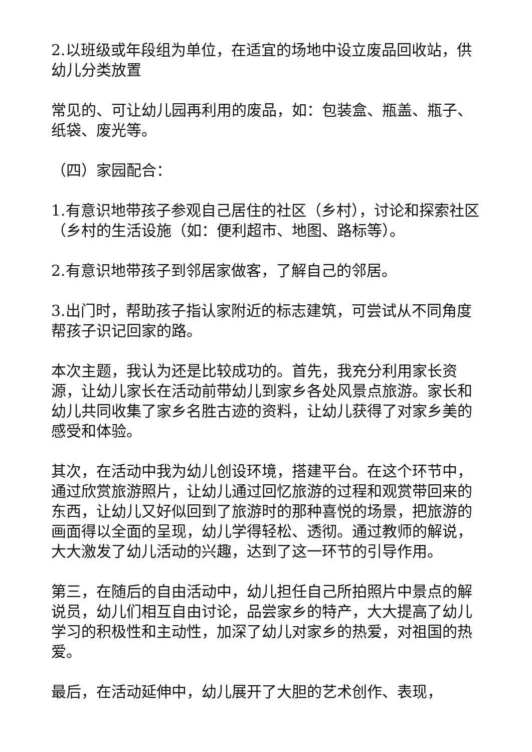2.以班级或年段组为单位，在适宜的场地中设立废品回收站，供幼儿分类放置
常见的、可让幼儿园再利用的废品，如：包装盒、瓶盖、瓶子、纸袋、废光等。
（四）家园配合：
1.有意识地带孩子参观自己居住的社区（乡村），讨论和探索社区（乡村的生活设施（如：便利超市、地图、路标等）。
2.有意识地带孩子到邻居家做客，了解自己的邻居。
3.出门时，帮助孩子指认家附近的标志建筑，可尝试从不同角度帮孩子识记回家的路。
本次主题，我认为还是比较成功的。首先，我充分利用家长资源，让幼儿家长在活动前带幼儿到家乡各处风景点旅游。家长和幼儿共同收集了家乡名胜古迹的资料，让幼儿获得了对家乡美的感受和体验。
其次，在活动中我为幼儿创设环境，搭建平台。在这个环节中，通过欣赏旅游照片，让幼儿通过回忆旅游的过程和观赏带回来的东西，让幼儿又好似回到了旅游时的那种喜悦的场景，把旅游的画面得以全面的呈现，幼儿学得轻松、透彻。通过教师的解说，大大激发了幼儿活动的兴趣，达到了这一环节的引导作用。
第三，在随后的自由活动中，幼儿担任自己所拍照片中景点的解说员，幼儿们相互自由讨论，品尝家乡的特产，大大提高了幼儿学习的积极性和主动性，加深了幼儿对家乡的热爱，对祖国的热爱。
最后，在活动延伸中，幼儿展开了大胆的艺术创作、表现，